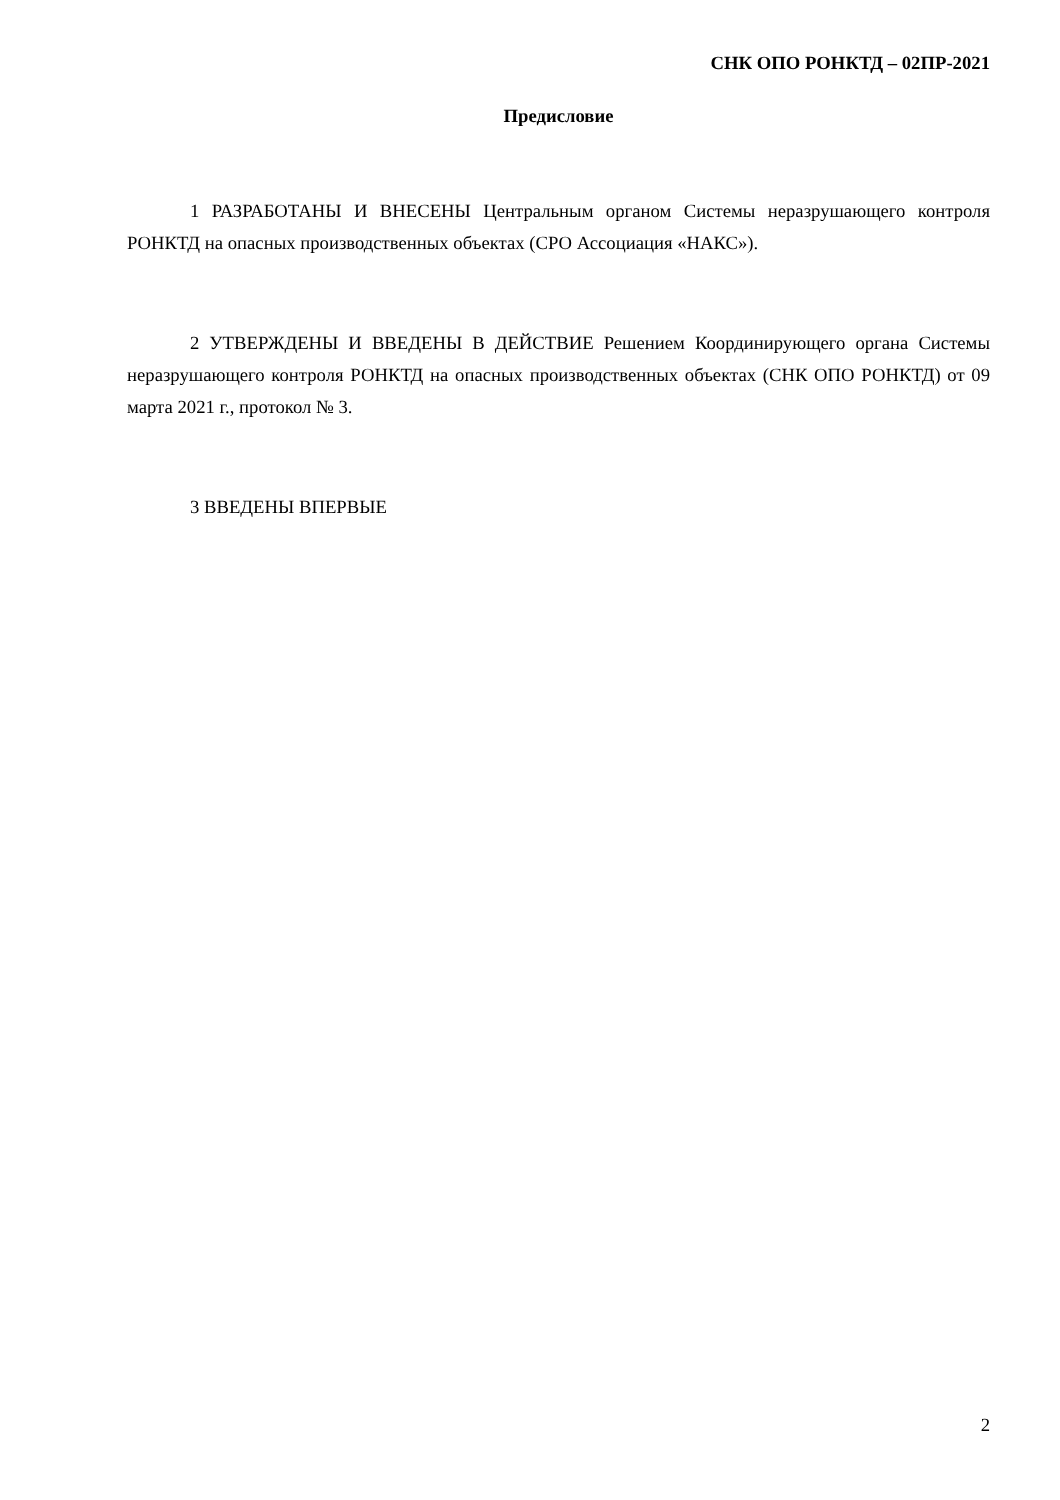СНК ОПО РОНКТД – 02ПР-2021
Предисловие
1 РАЗРАБОТАНЫ И ВНЕСЕНЫ Центральным органом Системы неразрушающего контроля РОНКТД на опасных производственных объектах (СРО Ассоциация «НАКС»).
2 УТВЕРЖДЕНЫ И ВВЕДЕНЫ В ДЕЙСТВИЕ Решением Координирующего органа Системы неразрушающего контроля РОНКТД на опасных производственных объектах (СНК ОПО РОНКТД) от 09 марта 2021 г., протокол № 3.
3 ВВЕДЕНЫ ВПЕРВЫЕ
2